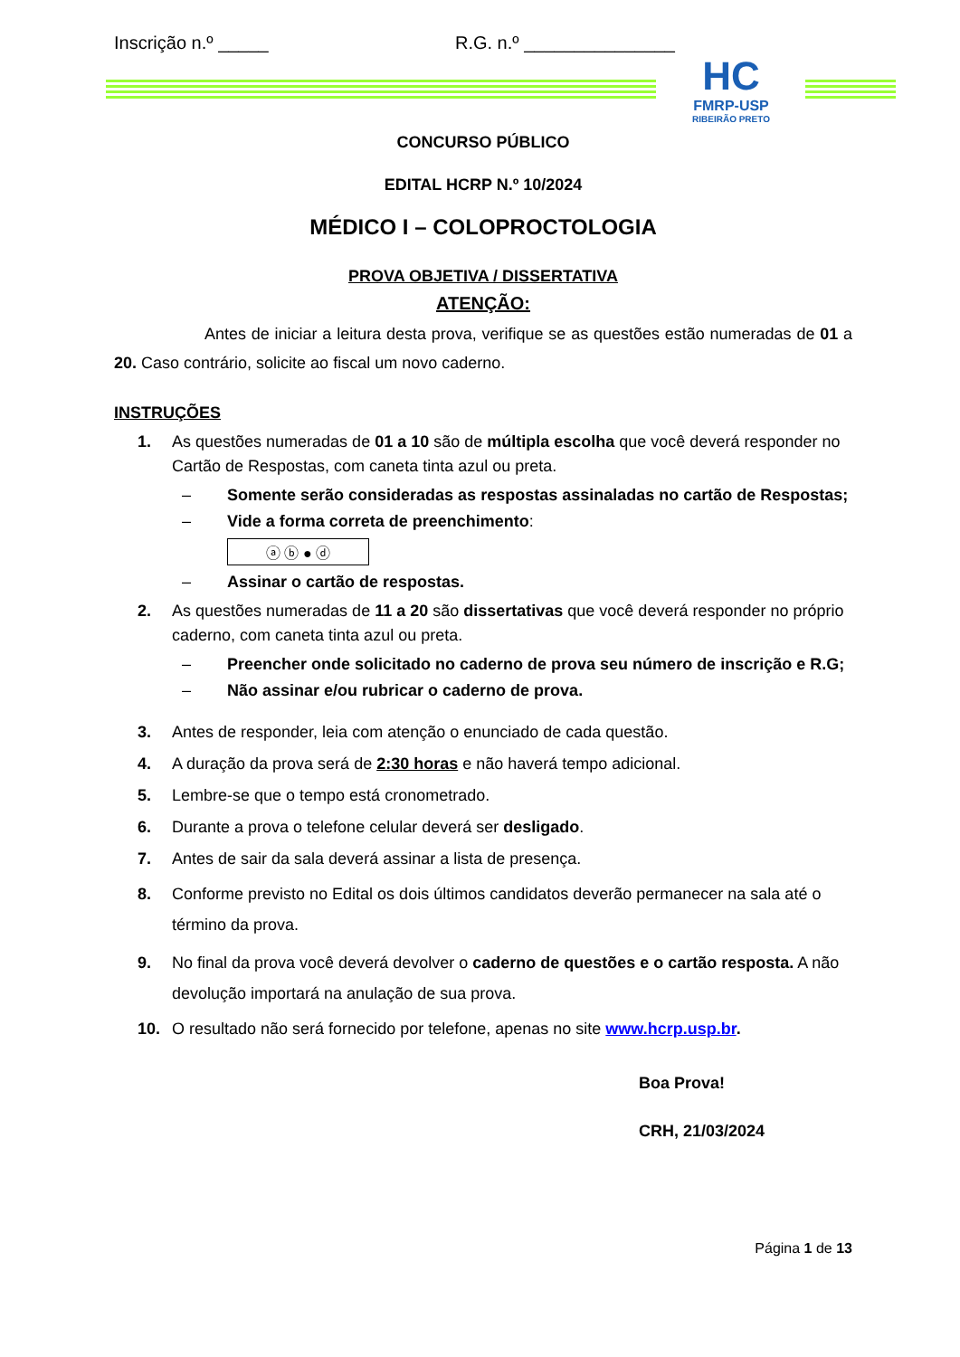Inscrição n.º _____ R.G. n.º _______________
HC
FMRP-USP
RIBEIRÃO PRETO
CONCURSO PÚBLICO
EDITAL HCRP N.º 10/2024
MÉDICO I – COLOPROCTOLOGIA
PROVA OBJETIVA / DISSERTATIVA
ATENÇÃO:
Antes de iniciar a leitura desta prova, verifique se as questões estão numeradas de 01 a 20. Caso contrário, solicite ao fiscal um novo caderno.
INSTRUÇÕES
1. As questões numeradas de 01 a 10 são de múltipla escolha que você deverá responder no Cartão de Respostas, com caneta tinta azul ou preta.
– Somente serão consideradas as respostas assinaladas no cartão de Respostas;
– Vide a forma correta de preenchimento:
ⓐ ⓑ ● ⓓ
– Assinar o cartão de respostas.
2. As questões numeradas de 11 a 20 são dissertativas que você deverá responder no próprio caderno, com caneta tinta azul ou preta.
– Preencher onde solicitado no caderno de prova seu número de inscrição e R.G;
– Não assinar e/ou rubricar o caderno de prova.
3. Antes de responder, leia com atenção o enunciado de cada questão.
4. A duração da prova será de 2:30 horas e não haverá tempo adicional.
5. Lembre-se que o tempo está cronometrado.
6. Durante a prova o telefone celular deverá ser desligado.
7. Antes de sair da sala deverá assinar a lista de presença.
8. Conforme previsto no Edital os dois últimos candidatos deverão permanecer na sala até o término da prova.
9. No final da prova você deverá devolver o caderno de questões e o cartão resposta. A não devolução importará na anulação de sua prova.
10. O resultado não será fornecido por telefone, apenas no site www.hcrp.usp.br.
Boa Prova!
CRH, 21/03/2024
Página 1 de 13